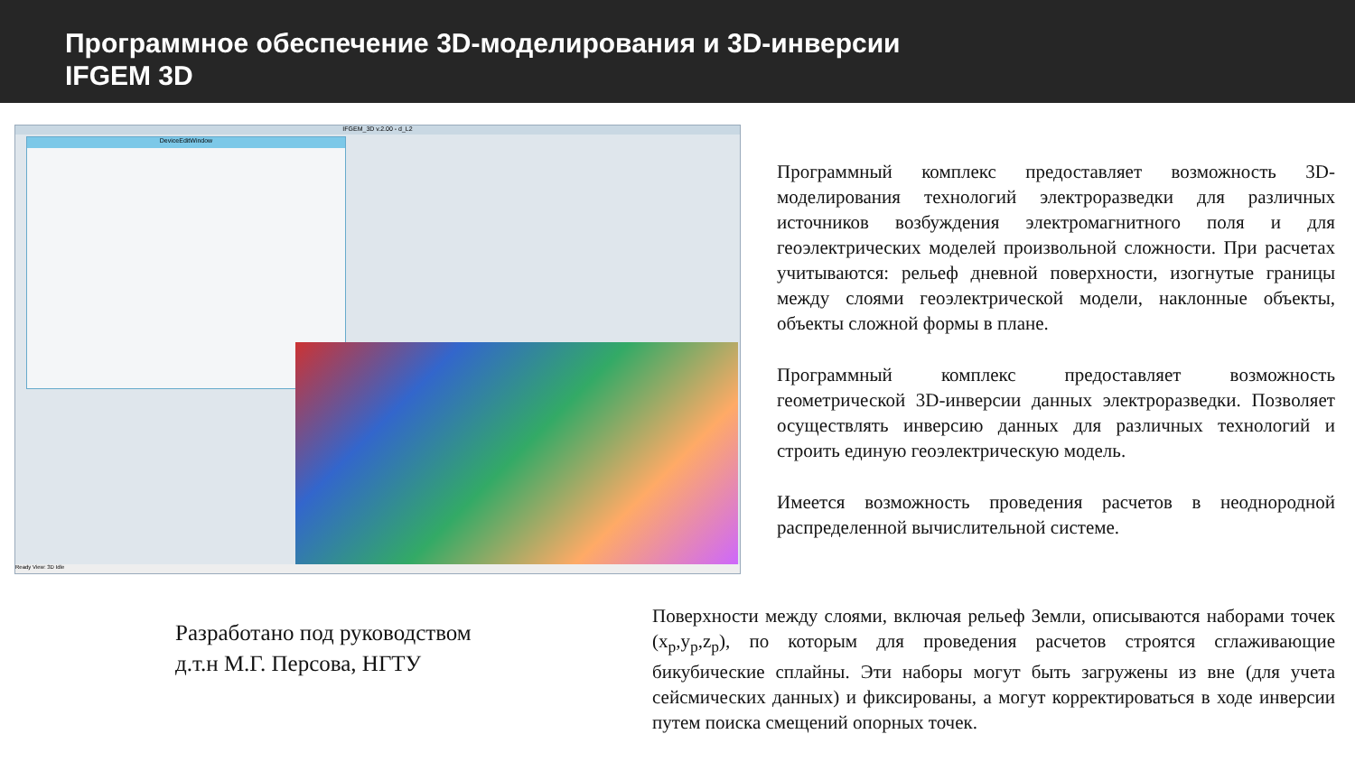Программное обеспечение 3D-моделирования и 3D-инверсии
IFGEM 3D
IFGEM_3D v.2.00 - d_L2
DeviceEditWindow
Ready View: 3D Idle
Программный комплекс предоставляет возможность 3D-моделирования технологий электроразведки для различных источников возбуждения электромагнитного поля и для геоэлектрических моделей произвольной сложности. При расчетах учитываются: рельеф дневной поверхности, изогнутые границы между слоями геоэлектрической модели, наклонные объекты, объекты сложной формы в плане.
Программный комплекс предоставляет возможность геометрической 3D-инверсии данных электроразведки. Позволяет осуществлять инверсию данных для различных технологий и строить единую геоэлектрическую модель.
Имеется возможность проведения расчетов в неоднородной распределенной вычислительной системе.
Разработано под руководством
д.т.н М.Г. Персова, НГТУ
Поверхности между слоями, включая рельеф Земли, описываются наборами точек (x<sub>p</sub>,y<sub>p</sub>,z<sub>p</sub>), по которым для проведения расчетов строятся сглаживающие бикубические сплайны. Эти наборы могут быть загружены из вне (для учета сейсмических данных) и фиксированы, а могут корректироваться в ходе инверсии путем поиска смещений опорных точек.